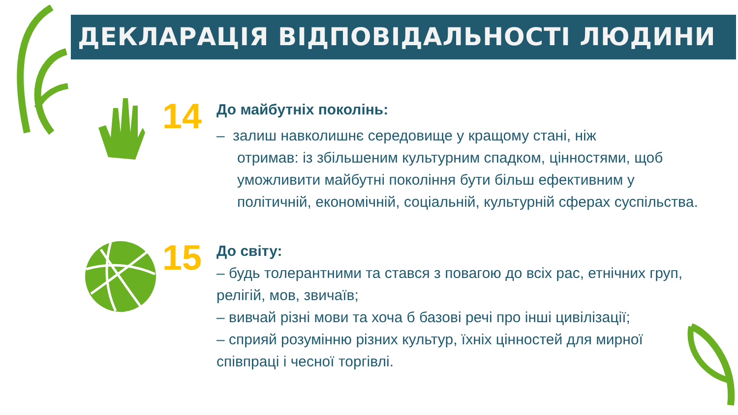ДЕКЛАРАЦІЯ ВІДПОВІДАЛЬНОСТІ ЛЮДИНИ
14
До майбутніх поколінь:
– залиш навколишнє середовище у кращому стані, ніж
отримав: із збільшеним культурним спадком, цінностями, щоб уможливити майбутні покоління бути більш ефективним у політичній, економічній, соціальній, культурній сферах суспільства.
15
До світу:
– будь толерантними та стався з повагою до всіх рас, етнічних груп, релігій, мов, звичаїв;
– вивчай різні мови та хоча б базові речі про інші цивілізації;
– сприяй розумінню різних культур, їхніх цінностей для мирної співпраці і чесної торгівлі.